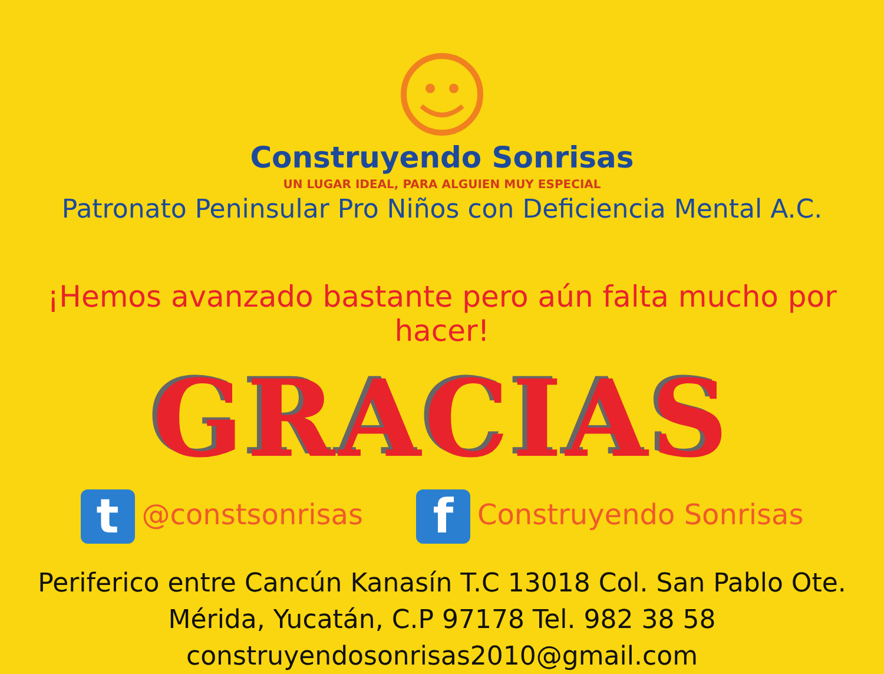Construyendo Sonrisas
UN LUGAR IDEAL, PARA ALGUIEN MUY ESPECIAL
Patronato Peninsular Pro Niños con Deficiencia Mental A.C.
¡Hemos avanzado bastante pero aún falta mucho por hacer!
GRACIAS
t @constsonrisas
f Construyendo Sonrisas
Periferico entre Cancún Kanasín T.C 13018 Col. San Pablo Ote.
Mérida, Yucatán, C.P 97178 Tel. 982 38 58
construyendosonrisas2010@gmail.com